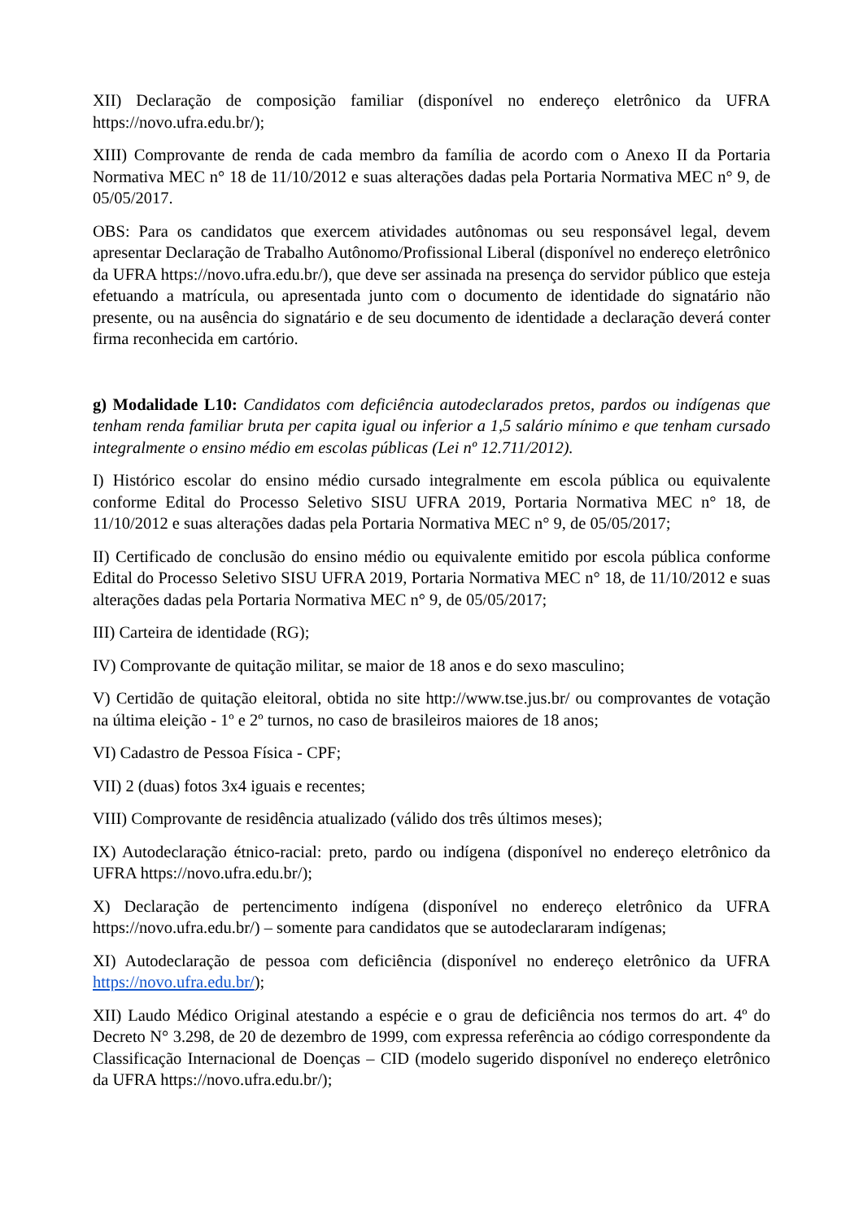XII) Declaração de composição familiar (disponível no endereço eletrônico da UFRA https://novo.ufra.edu.br/);
XIII) Comprovante de renda de cada membro da família de acordo com o Anexo II da Portaria Normativa MEC n° 18 de 11/10/2012 e suas alterações dadas pela Portaria Normativa MEC n° 9, de 05/05/2017.
OBS: Para os candidatos que exercem atividades autônomas ou seu responsável legal, devem apresentar Declaração de Trabalho Autônomo/Profissional Liberal (disponível no endereço eletrônico da UFRA https://novo.ufra.edu.br/), que deve ser assinada na presença do servidor público que esteja efetuando a matrícula, ou apresentada junto com o documento de identidade do signatário não presente, ou na ausência do signatário e de seu documento de identidade a declaração deverá conter firma reconhecida em cartório.
g) Modalidade L10: Candidatos com deficiência autodeclarados pretos, pardos ou indígenas que tenham renda familiar bruta per capita igual ou inferior a 1,5 salário mínimo e que tenham cursado integralmente o ensino médio em escolas públicas (Lei nº 12.711/2012).
I) Histórico escolar do ensino médio cursado integralmente em escola pública ou equivalente conforme Edital do Processo Seletivo SISU UFRA 2019, Portaria Normativa MEC n° 18, de 11/10/2012 e suas alterações dadas pela Portaria Normativa MEC n° 9, de 05/05/2017;
II) Certificado de conclusão do ensino médio ou equivalente emitido por escola pública conforme Edital do Processo Seletivo SISU UFRA 2019, Portaria Normativa MEC n° 18, de 11/10/2012 e suas alterações dadas pela Portaria Normativa MEC n° 9, de 05/05/2017;
III) Carteira de identidade (RG);
IV) Comprovante de quitação militar, se maior de 18 anos e do sexo masculino;
V) Certidão de quitação eleitoral, obtida no site http://www.tse.jus.br/ ou comprovantes de votação na última eleição - 1º e 2º turnos, no caso de brasileiros maiores de 18 anos;
VI) Cadastro de Pessoa Física - CPF;
VII) 2 (duas) fotos 3x4 iguais e recentes;
VIII) Comprovante de residência atualizado (válido dos três últimos meses);
IX) Autodeclaração étnico-racial: preto, pardo ou indígena (disponível no endereço eletrônico da UFRA https://novo.ufra.edu.br/);
X) Declaração de pertencimento indígena (disponível no endereço eletrônico da UFRA https://novo.ufra.edu.br/) – somente para candidatos que se autodeclararam indígenas;
XI) Autodeclaração de pessoa com deficiência (disponível no endereço eletrônico da UFRA https://novo.ufra.edu.br/);
XII) Laudo Médico Original atestando a espécie e o grau de deficiência nos termos do art. 4º do Decreto N° 3.298, de 20 de dezembro de 1999, com expressa referência ao código correspondente da Classificação Internacional de Doenças – CID (modelo sugerido disponível no endereço eletrônico da UFRA https://novo.ufra.edu.br/);